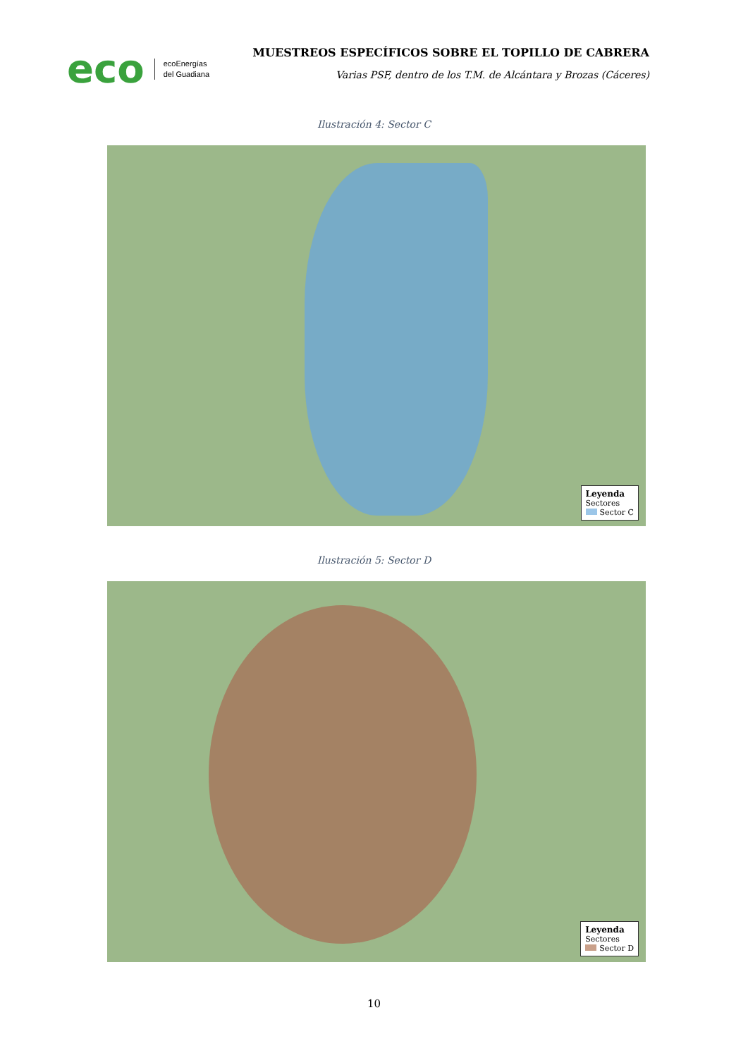eco ecoEnergías
del Guadiana
MUESTREOS ESPECÍFICOS SOBRE EL TOPILLO DE CABRERA
Varias PSF, dentro de los T.M. de Alcántara y Brozas (Cáceres)
Ilustración 4: Sector C
Leyenda
Sectores
Sector C
Ilustración 5: Sector D
Leyenda
Sectores
Sector D
10